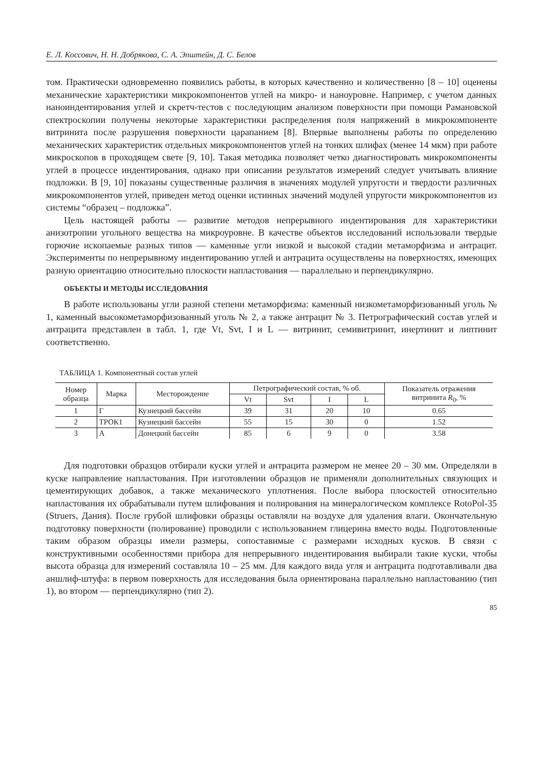Е. Л. Коссович, Н. Н. Добрякова, С. А. Эпштейн, Д. С. Белов
том. Практически одновременно появились работы, в которых качественно и количественно [8 – 10] оценены механические характеристики микрокомпонентов углей на микро- и наноуровне. Например, с учетом данных наноиндентирования углей и скретч-тестов с последующим анализом поверхности при помощи Рамановской спектроскопии получены некоторые характеристики распределения поля напряжений в микрокомпоненте витринита после разрушения поверхности царапанием [8]. Впервые выполнены работы по определению механических характеристик отдельных микрокомпонентов углей на тонких шлифах (менее 14 мкм) при работе микроскопов в проходящем свете [9, 10]. Такая методика позволяет четко диагностировать микрокомпоненты углей в процессе индентирования, однако при описании результатов измерений следует учитывать влияние подложки. В [9, 10] показаны существенные различия в значениях модулей упругости и твердости различных микрокомпонентов углей, приведен метод оценки истинных значений модулей упругости микрокомпонентов из системы “образец – подложка”.
Цель настоящей работы — развитие методов непрерывного индентирования для характеристики анизотропии угольного вещества на микроуровне. В качестве объектов исследований использовали твердые горючие ископаемые разных типов — каменные угли низкой и высокой стадии метаморфизма и антрацит. Эксперименты по непрерывному индентированию углей и антрацита осуществлены на поверхностях, имеющих разную ориентацию относительно плоскости напластования — параллельно и перпендикулярно.
ОБЪЕКТЫ И МЕТОДЫ ИССЛЕДОВАНИЯ
В работе использованы угли разной степени метаморфизма: каменный низкометаморфизованный уголь № 1, каменный высокометаморфизованный уголь № 2, а также антрацит № 3. Петрографический состав углей и антрацита представлен в табл. 1, где Vt, Svt, I и L — витринит, семивитринит, инертинит и липтинит соответственно.
ТАБЛИЦА 1. Компонентный состав углей
| Номер образца | Марка | Месторождение | Петрографический состав, % об. | | | | Показатель отражения витринита R<sub>0</sub>, % |
| --- | --- | --- | --- | --- | --- | --- | --- |
| | | | Vt | Svt | I | L | |
| 1 | Г | Кузнецкий бассейн | 39 | 31 | 20 | 10 | 0.65 |
| 2 | ТРОК1 | Кузнецкий бассейн | 55 | 15 | 30 | 0 | 1.52 |
| 3 | А | Донецкий бассейн | 85 | 6 | 9 | 0 | 3.58 |
Для подготовки образцов отбирали куски углей и антрацита размером не менее 20 – 30 мм. Определяли в куске направление напластования. При изготовлении образцов не применяли дополнительных связующих и цементирующих добавок, а также механического уплотнения. После выбора плоскостей относительно напластования их обрабатывали путем шлифования и полирования на минералогическом комплексе RotoPol-35 (Struers, Дания). После грубой шлифовки образцы оставляли на воздухе для удаления влаги. Окончательную подготовку поверхности (полирование) проводили с использованием глицерина вместо воды. Подготовленные таким образом образцы имели размеры, сопоставимые с размерами исходных кусков. В связи с конструктивными особенностями прибора для непрерывного индентирования выбирали такие куски, чтобы высота образца для измерений составляла 10 – 25 мм. Для каждого вида угля и антрацита подготавливали два аншлиф-штуфа: в первом поверхность для исследования была ориентирована параллельно напластованию (тип 1), во втором — перпендикулярно (тип 2).
85